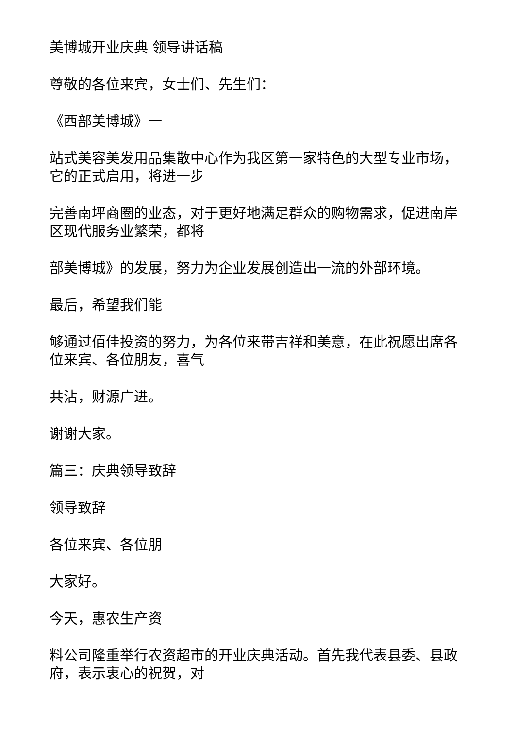美博城开业庆典 领导讲话稿
尊敬的各位来宾，女士们、先生们：
《西部美博城》一
站式美容美发用品集散中心作为我区第一家特色的大型专业市场，它的正式启用，将进一步
完善南坪商圈的业态，对于更好地满足群众的购物需求，促进南岸区现代服务业繁荣，都将
部美博城》的发展，努力为企业发展创造出一流的外部环境。
最后，希望我们能
够通过佰佳投资的努力，为各位来带吉祥和美意，在此祝愿出席各位来宾、各位朋友，喜气
共沾，财源广进。
谢谢大家。
篇三：庆典领导致辞
领导致辞
各位来宾、各位朋
大家好。
今天，惠农生产资
料公司隆重举行农资超市的开业庆典活动。首先我代表县委、县政府，表示衷心的祝贺，对